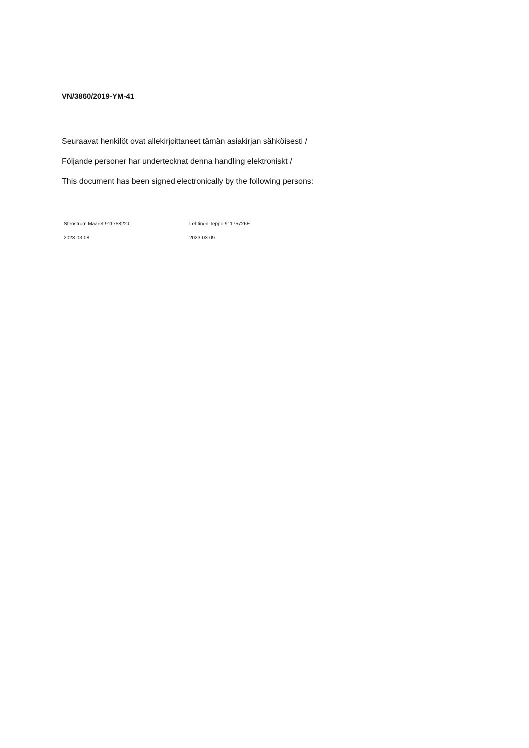VN/3860/2019-YM-41
Seuraavat henkilöt ovat allekirjoittaneet tämän asiakirjan sähköisesti /
Följande personer har undertecknat denna handling elektroniskt /
This document has been signed electronically by the following persons:
Stenström Maaret 91175822J
2023-03-08
Lehtinen Teppo 91175726E
2023-03-09